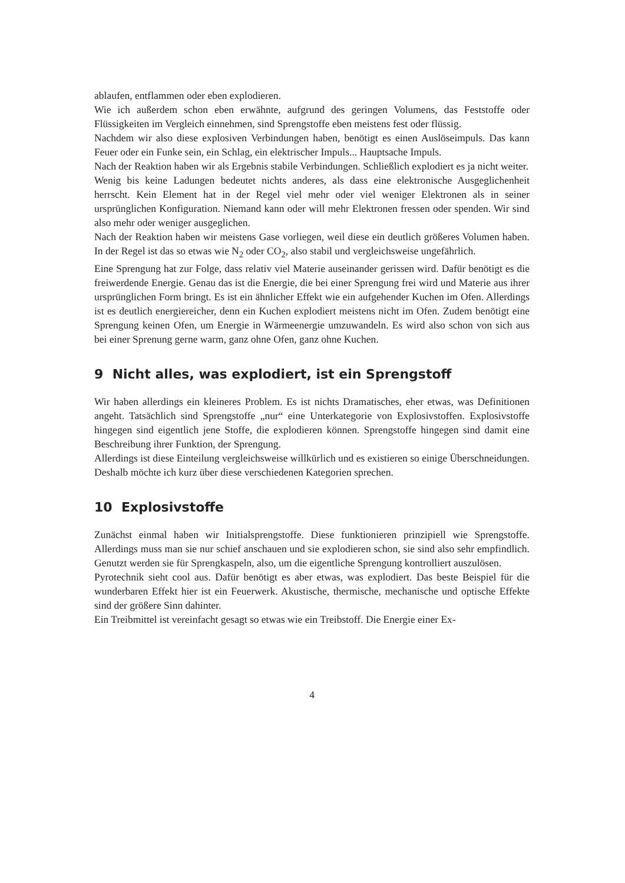ablaufen, entflammen oder eben explodieren.
Wie ich außerdem schon eben erwähnte, aufgrund des geringen Volumens, das Feststoffe oder Flüssigkeiten im Vergleich einnehmen, sind Sprengstoffe eben meistens fest oder flüssig.
Nachdem wir also diese explosiven Verbindungen haben, benötigt es einen Auslöseimpuls. Das kann Feuer oder ein Funke sein, ein Schlag, ein elektrischer Impuls... Hauptsache Impuls.
Nach der Reaktion haben wir als Ergebnis stabile Verbindungen. Schließlich explodiert es ja nicht weiter.
Wenig bis keine Ladungen bedeutet nichts anderes, als dass eine elektronische Ausgeglichenheit herrscht. Kein Element hat in der Regel viel mehr oder viel weniger Elektronen als in seiner ursprünglichen Konfiguration. Niemand kann oder will mehr Elektronen fressen oder spenden. Wir sind also mehr oder weniger ausgeglichen.
Nach der Reaktion haben wir meistens Gase vorliegen, weil diese ein deutlich größeres Volumen haben. In der Regel ist das so etwas wie N<sub>2</sub> oder CO<sub>2</sub>, also stabil und vergleichsweise ungefährlich.
Eine Sprengung hat zur Folge, dass relativ viel Materie auseinander gerissen wird. Dafür benötigt es die freiwerdende Energie. Genau das ist die Energie, die bei einer Sprengung frei wird und Materie aus ihrer ursprünglichen Form bringt. Es ist ein ähnlicher Effekt wie ein aufgehender Kuchen im Ofen. Allerdings ist es deutlich energiereicher, denn ein Kuchen explodiert meistens nicht im Ofen. Zudem benötigt eine Sprengung keinen Ofen, um Energie in Wärmeenergie umzuwandeln. Es wird also schon von sich aus bei einer Sprenung gerne warm, ganz ohne Ofen, ganz ohne Kuchen.
9 Nicht alles, was explodiert, ist ein Sprengstoff
Wir haben allerdings ein kleineres Problem. Es ist nichts Dramatisches, eher etwas, was Definitionen angeht. Tatsächlich sind Sprengstoffe „nur“ eine Unterkategorie von Explosivstoffen. Explosivstoffe hingegen sind eigentlich jene Stoffe, die explodieren können. Sprengstoffe hingegen sind damit eine Beschreibung ihrer Funktion, der Sprengung.
Allerdings ist diese Einteilung vergleichsweise willkürlich und es existieren so einige Überschneidungen. Deshalb möchte ich kurz über diese verschiedenen Kategorien sprechen.
10 Explosivstoffe
Zunächst einmal haben wir Initialsprengstoffe. Diese funktionieren prinzipiell wie Sprengstoffe. Allerdings muss man sie nur schief anschauen und sie explodieren schon, sie sind also sehr empfindlich. Genutzt werden sie für Sprengkaspeln, also, um die eigentliche Sprengung kontrolliert auszulösen.
Pyrotechnik sieht cool aus. Dafür benötigt es aber etwas, was explodiert. Das beste Beispiel für die wunderbaren Effekt hier ist ein Feuerwerk. Akustische, thermische, mechanische und optische Effekte sind der größere Sinn dahinter.
Ein Treibmittel ist vereinfacht gesagt so etwas wie ein Treibstoff. Die Energie einer Ex-
4